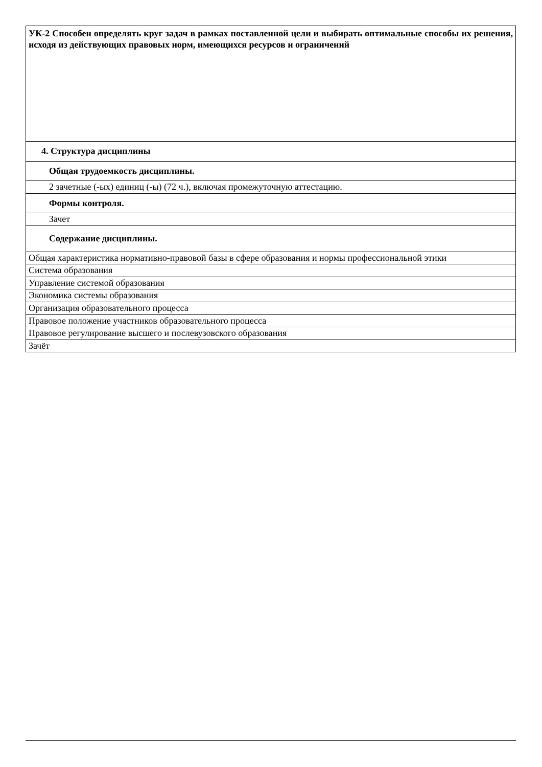| УК-2 Способен определять круг задач в рамках поставленной цели и выбирать оптимальные способы их решения, исходя из действующих правовых норм, имеющихся ресурсов и ограничений |
| 4. Структура дисциплины |
| Общая трудоемкость дисциплины. |
| 2 зачетные (-ых) единиц (-ы) (72 ч.), включая промежуточную аттестацию. |
| Формы контроля. |
| Зачет |
| Содержание дисциплины. |
| Общая характеристика нормативно-правовой базы в сфере образования и нормы профессиональной этики |
| Система образования |
| Управление системой образования |
| Экономика системы образования |
| Организация образовательного процесса |
| Правовое положение участников образовательного процесса |
| Правовое регулирование высшего и послевузовского образования |
| Зачёт |